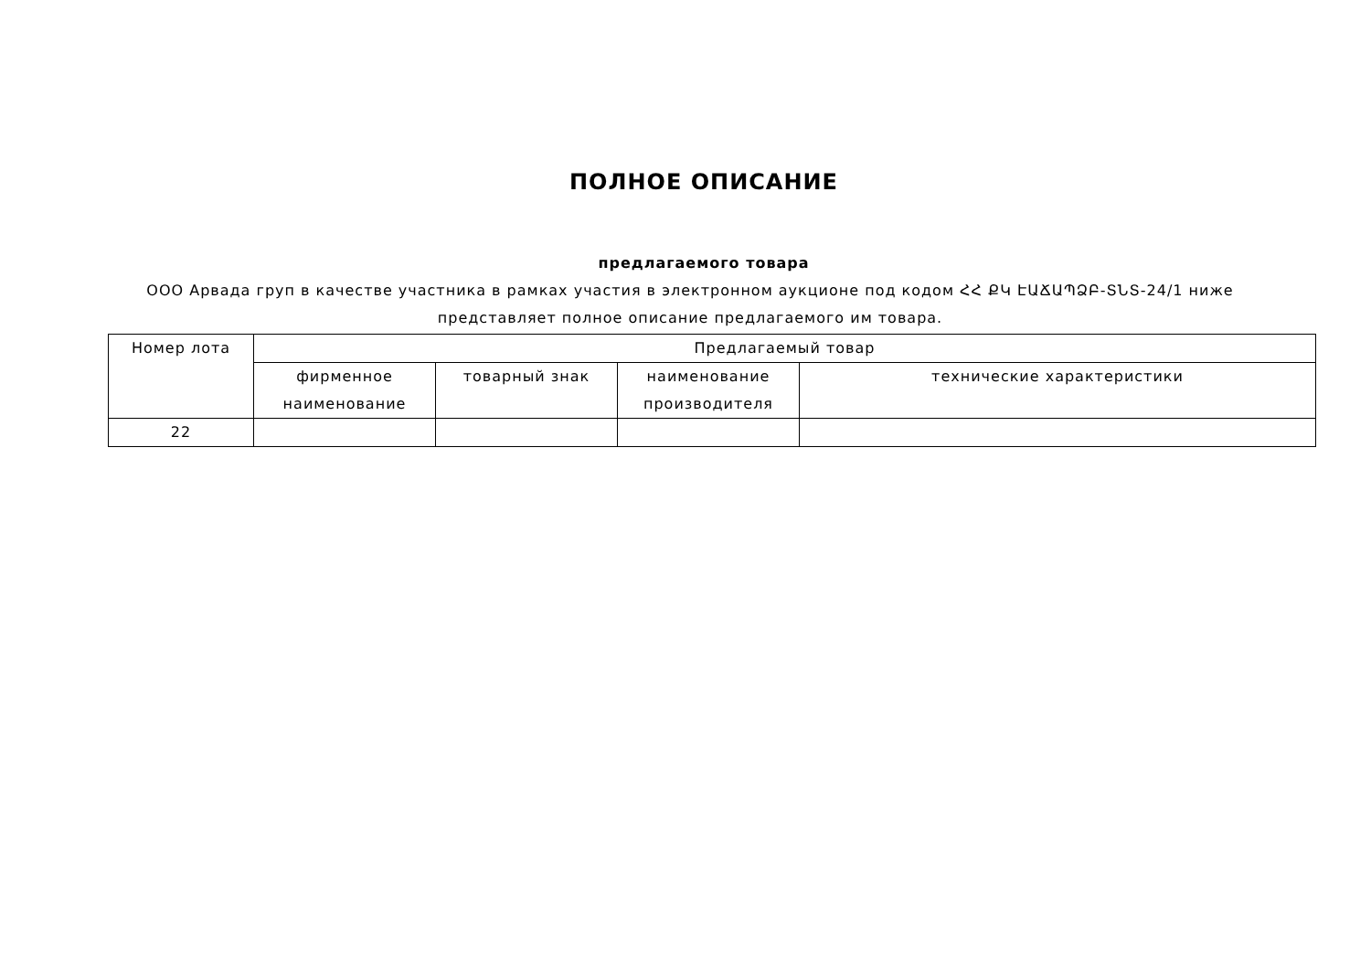ПОЛНОЕ ОПИСАНИЕ
предлагаемого товара
ООО Арвада груп в качестве участника в рамках участия в электронном аукционе под кодом ՀՀ ՔԿ ԷԱՃԱՊՁԲ-ՏՆՏ-24/1 ниже представляет полное описание предлагаемого им товара.
| Номер лота | Предлагаемый товар | | | |
| --- | --- | --- | --- | --- |
| | фирменное наименование | товарный знак | наименование производителя | технические характеристики |
| 22 | | | | |